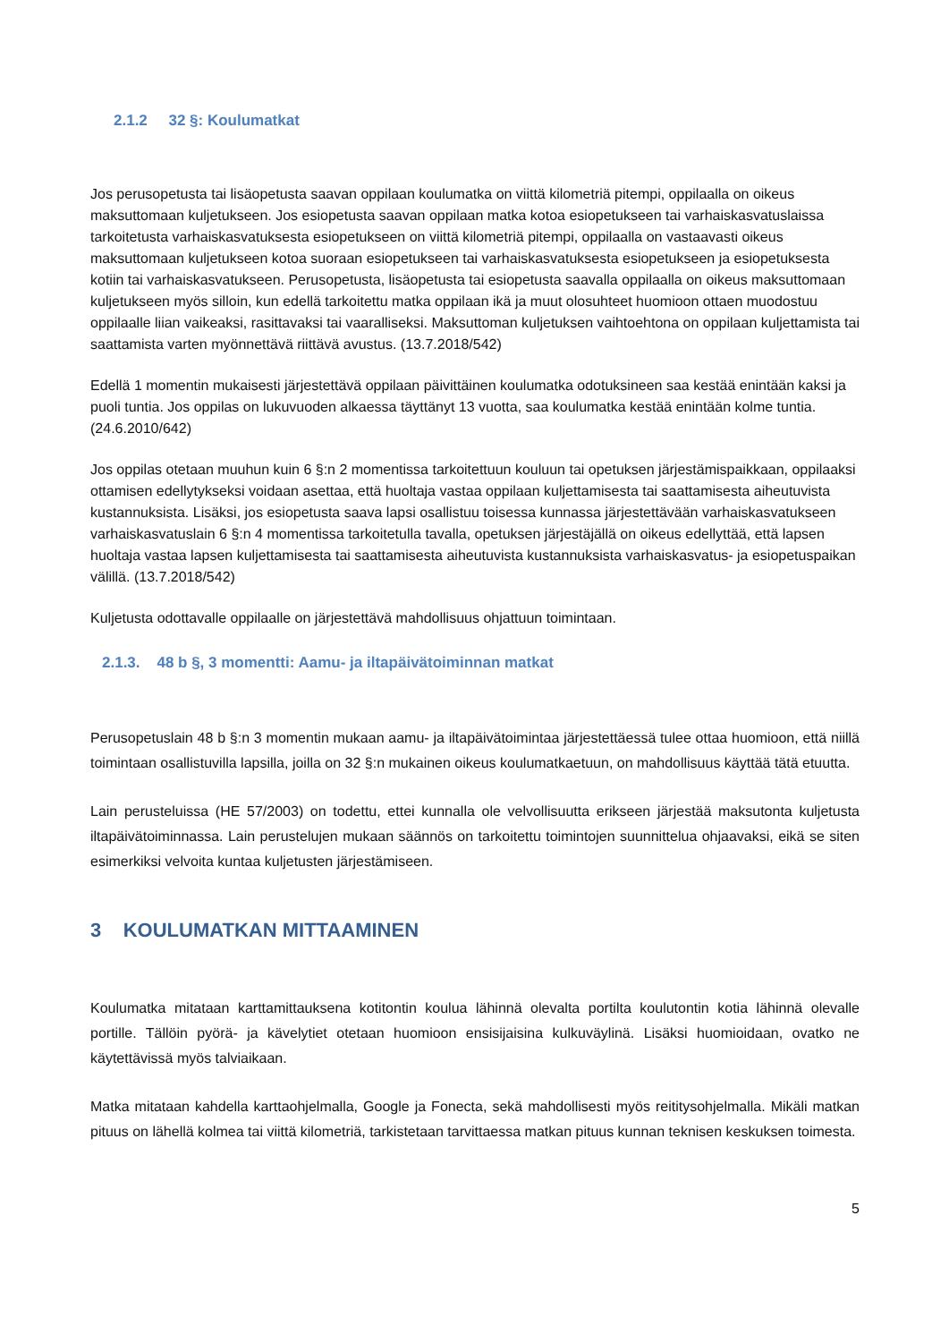2.1.2 32 §: Koulumatkat
Jos perusopetusta tai lisäopetusta saavan oppilaan koulumatka on viittä kilometriä pitempi, oppilaalla on oikeus maksuttomaan kuljetukseen. Jos esiopetusta saavan oppilaan matka kotoa esiopetukseen tai varhaiskasvatuslaissa tarkoitetusta varhaiskasvatuksesta esiopetukseen on viittä kilometriä pitempi, oppilaalla on vastaavasti oikeus maksuttomaan kuljetukseen kotoa suoraan esiopetukseen tai varhaiskasvatuksesta esiopetukseen ja esiopetuksesta kotiin tai varhaiskasvatukseen. Perusopetusta, lisäopetusta tai esiopetusta saavalla oppilaalla on oikeus maksuttomaan kuljetukseen myös silloin, kun edellä tarkoitettu matka oppilaan ikä ja muut olosuhteet huomioon ottaen muodostuu oppilaalle liian vaikeaksi, rasittavaksi tai vaaralliseksi. Maksuttoman kuljetuksen vaihtoehtona on oppilaan kuljettamista tai saattamista varten myönnettävä riittävä avustus. (13.7.2018/542)
Edellä 1 momentin mukaisesti järjestettävä oppilaan päivittäinen koulumatka odotuksineen saa kestää enintään kaksi ja puoli tuntia. Jos oppilas on lukuvuoden alkaessa täyttänyt 13 vuotta, saa koulumatka kestää enintään kolme tuntia. (24.6.2010/642)
Jos oppilas otetaan muuhun kuin 6 §:n 2 momentissa tarkoitettuun kouluun tai opetuksen järjestämispaikkaan, oppilaaksi ottamisen edellytykseksi voidaan asettaa, että huoltaja vastaa oppilaan kuljettamisesta tai saattamisesta aiheutuvista kustannuksista. Lisäksi, jos esiopetusta saava lapsi osallistuu toisessa kunnassa järjestettävään varhaiskasvatukseen varhaiskasvatuslain 6 §:n 4 momentissa tarkoitetulla tavalla, opetuksen järjestäjällä on oikeus edellyttää, että lapsen huoltaja vastaa lapsen kuljettamisesta tai saattamisesta aiheutuvista kustannuksista varhaiskasvatus- ja esiopetuspaikan välillä. (13.7.2018/542)
Kuljetusta odottavalle oppilaalle on järjestettävä mahdollisuus ohjattuun toimintaan.
2.1.3. 48 b §, 3 momentti: Aamu- ja iltapäivätoiminnan matkat
Perusopetuslain 48 b §:n 3 momentin mukaan aamu- ja iltapäivätoimintaa järjestettäessä tulee ottaa huomioon, että niillä toimintaan osallistuvilla lapsilla, joilla on 32 §:n mukainen oikeus koulumatkaetuun, on mahdollisuus käyttää tätä etuutta.
Lain perusteluissa (HE 57/2003) on todettu, ettei kunnalla ole velvollisuutta erikseen järjestää maksutonta kuljetusta iltapäivätoiminnassa. Lain perustelujen mukaan säännös on tarkoitettu toimintojen suunnittelua ohjaavaksi, eikä se siten esimerkiksi velvoita kuntaa kuljetusten järjestämiseen.
3 KOULUMATKAN MITTAAMINEN
Koulumatka mitataan karttamittauksena kotitontin koulua lähinnä olevalta portilta koulutontin kotia lähinnä olevalle portille. Tällöin pyörä- ja kävelytiet otetaan huomioon ensisijaisina kulkuväylinä. Lisäksi huomioidaan, ovatko ne käytettävissä myös talviaikaan.
Matka mitataan kahdella karttaohjelmalla, Google ja Fonecta, sekä mahdollisesti myös reititysohjelmalla. Mikäli matkan pituus on lähellä kolmea tai viittä kilometriä, tarkistetaan tarvittaessa matkan pituus kunnan teknisen keskuksen toimesta.
5